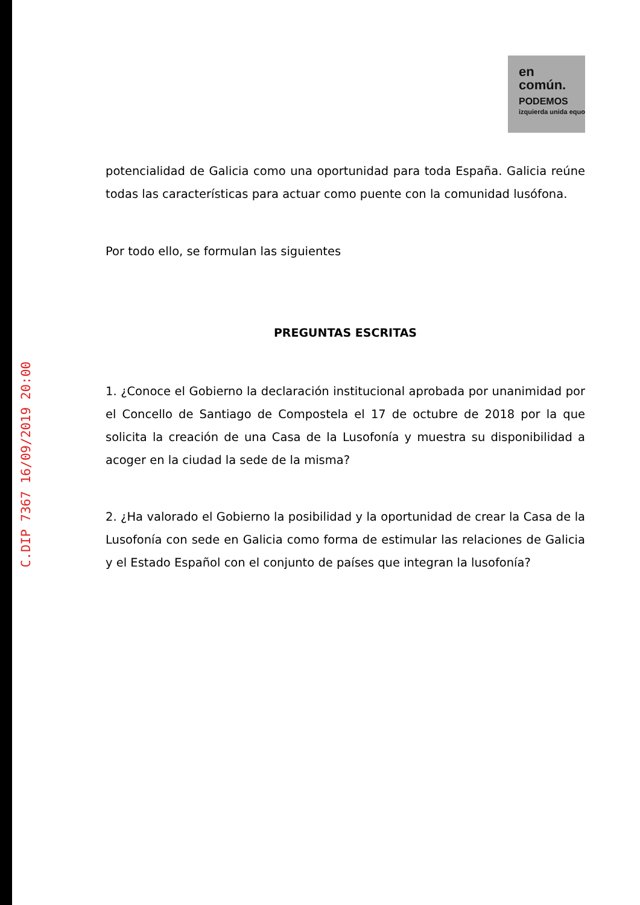C.DIP 7367 16/09/2019 20:00
en
común.
PODEMOS
izquierda unida equo
potencialidad de Galicia como una oportunidad para toda España. Galicia reúne todas las características para actuar como puente con la comunidad lusófona.
Por todo ello, se formulan las siguientes
PREGUNTAS ESCRITAS
1. ¿Conoce el Gobierno la declaración institucional aprobada por unanimidad por el Concello de Santiago de Compostela el 17 de octubre de 2018 por la que solicita la creación de una Casa de la Lusofonía y muestra su disponibilidad a acoger en la ciudad la sede de la misma?
2. ¿Ha valorado el Gobierno la posibilidad y la oportunidad de crear la Casa de la Lusofonía con sede en Galicia como forma de estimular las relaciones de Galicia y el Estado Español con el conjunto de países que integran la lusofonía?